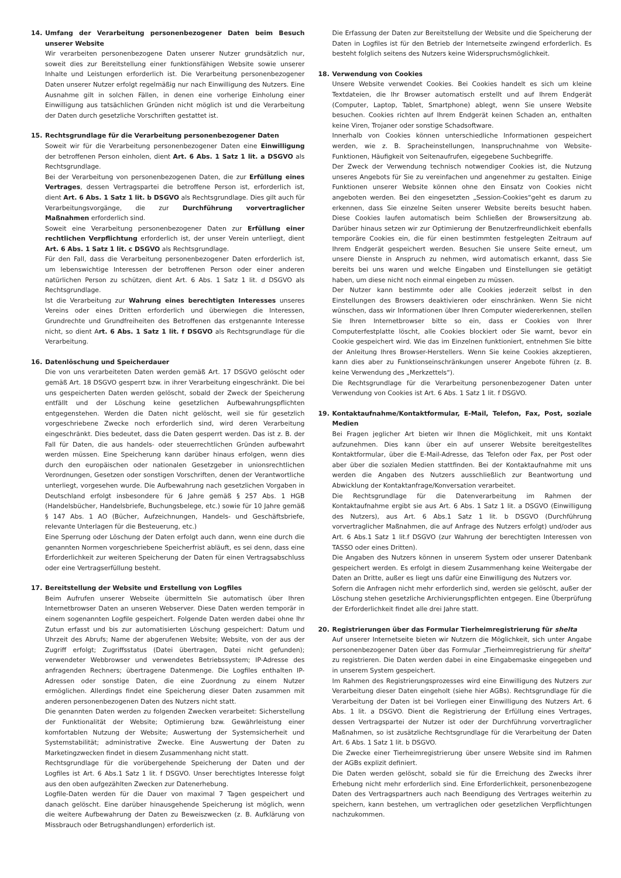14. Umfang der Verarbeitung personenbezogener Daten beim Besuch unserer Website
Wir verarbeiten personenbezogene Daten unserer Nutzer grundsätzlich nur, soweit dies zur Bereitstellung einer funktionsfähigen Website sowie unserer Inhalte und Leistungen erforderlich ist. Die Verarbeitung personenbezogener Daten unserer Nutzer erfolgt regelmäßig nur nach Einwilligung des Nutzers. Eine Ausnahme gilt in solchen Fällen, in denen eine vorherige Einholung einer Einwilligung aus tatsächlichen Gründen nicht möglich ist und die Verarbeitung der Daten durch gesetzliche Vorschriften gestattet ist.
15. Rechtsgrundlage für die Verarbeitung personenbezogener Daten
Soweit wir für die Verarbeitung personenbezogener Daten eine Einwilligung der betroffenen Person einholen, dient Art. 6 Abs. 1 Satz 1 lit. a DSGVO als Rechtsgrundlage.
Bei der Verarbeitung von personenbezogenen Daten, die zur Erfüllung eines Vertrages, dessen Vertragspartei die betroffene Person ist, erforderlich ist, dient Art. 6 Abs. 1 Satz 1 lit. b DSGVO als Rechtsgrundlage. Dies gilt auch für Verarbeitungsvorgänge, die zur Durchführung vorvertraglicher Maßnahmen erforderlich sind.
Soweit eine Verarbeitung personenbezogener Daten zur Erfüllung einer rechtlichen Verpflichtung erforderlich ist, der unser Verein unterliegt, dient Art. 6 Abs. 1 Satz 1 lit. c DSGVO als Rechtsgrundlage.
Für den Fall, dass die Verarbeitung personenbezogener Daten erforderlich ist, um lebenswichtige Interessen der betroffenen Person oder einer anderen natürlichen Person zu schützen, dient Art. 6 Abs. 1 Satz 1 lit. d DSGVO als Rechtsgrundlage.
Ist die Verarbeitung zur Wahrung eines berechtigten Interesses unseres Vereins oder eines Dritten erforderlich und überwiegen die Interessen, Grundrechte und Grundfreiheiten des Betroffenen das erstgenannte Interesse nicht, so dient Art. 6 Abs. 1 Satz 1 lit. f DSGVO als Rechtsgrundlage für die Verarbeitung.
16. Datenlöschung und Speicherdauer
Die von uns verarbeiteten Daten werden gemäß Art. 17 DSGVO gelöscht oder gemäß Art. 18 DSGVO gesperrt bzw. in ihrer Verarbeitung eingeschränkt. Die bei uns gespeicherten Daten werden gelöscht, sobald der Zweck der Speicherung entfällt und der Löschung keine gesetzlichen Aufbewahrungspflichten entgegenstehen. Werden die Daten nicht gelöscht, weil sie für gesetzlich vorgeschriebene Zwecke noch erforderlich sind, wird deren Verarbeitung eingeschränkt. Dies bedeutet, dass die Daten gesperrt werden. Das ist z. B. der Fall für Daten, die aus handels- oder steuerrechtlichen Gründen aufbewahrt werden müssen. Eine Speicherung kann darüber hinaus erfolgen, wenn dies durch den europäischen oder nationalen Gesetzgeber in unionsrechtlichen Verordnungen, Gesetzen oder sonstigen Vorschriften, denen der Verantwortliche unterliegt, vorgesehen wurde. Die Aufbewahrung nach gesetzlichen Vorgaben in Deutschland erfolgt insbesondere für 6 Jahre gemäß § 257 Abs. 1 HGB (Handelsbücher, Handelsbriefe, Buchungsbelege, etc.) sowie für 10 Jahre gemäß § 147 Abs. 1 AO (Bücher, Aufzeichnungen, Handels- und Geschäftsbriefe, relevante Unterlagen für die Besteuerung, etc.)
Eine Sperrung oder Löschung der Daten erfolgt auch dann, wenn eine durch die genannten Normen vorgeschriebene Speicherfrist abläuft, es sei denn, dass eine Erforderlichkeit zur weiteren Speicherung der Daten für einen Vertragsabschluss oder eine Vertragserfüllung besteht.
17. Bereitstellung der Website und Erstellung von Logfiles
Beim Aufrufen unserer Webseite übermitteln Sie automatisch über Ihren Internetbrowser Daten an unseren Webserver. Diese Daten werden temporär in einem sogenannten Logfile gespeichert. Folgende Daten werden dabei ohne Ihr Zutun erfasst und bis zur automatisierten Löschung gespeichert: Datum und Uhrzeit des Abrufs; Name der abgerufenen Website; Website, von der aus der Zugriff erfolgt; Zugriffsstatus (Datei übertragen, Datei nicht gefunden); verwendeter Webbrowser und verwendetes Betriebssystem; IP-Adresse des anfragenden Rechners; übertragene Datenmenge. Die Logfiles enthalten IP-Adressen oder sonstige Daten, die eine Zuordnung zu einem Nutzer ermöglichen. Allerdings findet eine Speicherung dieser Daten zusammen mit anderen personenbezogenen Daten des Nutzers nicht statt.
Die genannten Daten werden zu folgenden Zwecken verarbeitet: Sicherstellung der Funktionalität der Website; Optimierung bzw. Gewährleistung einer komfortablen Nutzung der Website; Auswertung der Systemsicherheit und Systemstabilität; administrative Zwecke. Eine Auswertung der Daten zu Marketingzwecken findet in diesem Zusammenhang nicht statt.
Rechtsgrundlage für die vorübergehende Speicherung der Daten und der Logfiles ist Art. 6 Abs.1 Satz 1 lit. f DSGVO. Unser berechtigtes Interesse folgt aus den oben aufgezählten Zwecken zur Datenerhebung.
Logfile-Daten werden für die Dauer von maximal 7 Tagen gespeichert und danach gelöscht. Eine darüber hinausgehende Speicherung ist möglich, wenn die weitere Aufbewahrung der Daten zu Beweiszwecken (z. B. Aufklärung von Missbrauch oder Betrugshandlungen) erforderlich ist.
Die Erfassung der Daten zur Bereitstellung der Website und die Speicherung der Daten in Logfiles ist für den Betrieb der Internetseite zwingend erforderlich. Es besteht folglich seitens des Nutzers keine Widerspruchsmöglichkeit.
18. Verwendung von Cookies
Unsere Website verwendet Cookies. Bei Cookies handelt es sich um kleine Textdateien, die Ihr Browser automatisch erstellt und auf Ihrem Endgerät (Computer, Laptop, Tablet, Smartphone) ablegt, wenn Sie unsere Website besuchen. Cookies richten auf Ihrem Endgerät keinen Schaden an, enthalten keine Viren, Trojaner oder sonstige Schadsoftware.
Innerhalb von Cookies können unterschiedliche Informationen gespeichert werden, wie z. B. Spracheinstellungen, Inanspruchnahme von Website-Funktionen, Häufigkeit von Seitenaufrufen, eigegebene Suchbegriffe.
Der Zweck der Verwendung technisch notwendiger Cookies ist, die Nutzung unseres Angebots für Sie zu vereinfachen und angenehmer zu gestalten. Einige Funktionen unserer Website können ohne den Einsatz von Cookies nicht angeboten werden. Bei den eingesetzten „Session-Cookies“geht es darum zu erkennen, dass Sie einzelne Seiten unserer Website bereits besucht haben. Diese Cookies laufen automatisch beim Schließen der Browsersitzung ab. Darüber hinaus setzen wir zur Optimierung der Benutzerfreundlichkeit ebenfalls temporäre Cookies ein, die für einen bestimmten festgelegten Zeitraum auf Ihrem Endgerät gespeichert werden. Besuchen Sie unsere Seite erneut, um unsere Dienste in Anspruch zu nehmen, wird automatisch erkannt, dass Sie bereits bei uns waren und welche Eingaben und Einstellungen sie getätigt haben, um diese nicht noch einmal eingeben zu müssen.
Der Nutzer kann bestimmte oder alle Cookies jederzeit selbst in den Einstellungen des Browsers deaktivieren oder einschränken. Wenn Sie nicht wünschen, dass wir Informationen über Ihren Computer wiedererkennen, stellen Sie Ihren Internetbrowser bitte so ein, dass er Cookies von Ihrer Computerfestplatte löscht, alle Cookies blockiert oder Sie warnt, bevor ein Cookie gespeichert wird. Wie das im Einzelnen funktioniert, entnehmen Sie bitte der Anleitung Ihres Browser-Herstellers. Wenn Sie keine Cookies akzeptieren, kann dies aber zu Funktionseinschränkungen unserer Angebote führen (z. B. keine Verwendung des „Merkzettels“).
Die Rechtsgrundlage für die Verarbeitung personenbezogener Daten unter Verwendung von Cookies ist Art. 6 Abs. 1 Satz 1 lit. f DSGVO.
19. Kontaktaufnahme/Kontaktformular, E-Mail, Telefon, Fax, Post, soziale Medien
Bei Fragen jeglicher Art bieten wir Ihnen die Möglichkeit, mit uns Kontakt aufzunehmen. Dies kann über ein auf unserer Website bereitgestelltes Kontaktformular, über die E-Mail-Adresse, das Telefon oder Fax, per Post oder aber über die sozialen Medien stattfinden. Bei der Kontaktaufnahme mit uns werden die Angaben des Nutzers ausschließlich zur Beantwortung und Abwicklung der Kontaktanfrage/Konversation verarbeitet.
Die Rechtsgrundlage für die Datenverarbeitung im Rahmen der Kontaktaufnahme ergibt sie aus Art. 6 Abs. 1 Satz 1 lit. a DSGVO (Einwilligung des Nutzers), aus Art. 6 Abs.1 Satz 1 lit. b DSGVO (Durchführung vorvertraglicher Maßnahmen, die auf Anfrage des Nutzers erfolgt) und/oder aus Art. 6 Abs.1 Satz 1 lit.f DSGVO (zur Wahrung der berechtigten Interessen von TASSO oder eines Dritten).
Die Angaben des Nutzers können in unserem System oder unserer Datenbank gespeichert werden. Es erfolgt in diesem Zusammenhang keine Weitergabe der Daten an Dritte, außer es liegt uns dafür eine Einwilligung des Nutzers vor.
Sofern die Anfragen nicht mehr erforderlich sind, werden sie gelöscht, außer der Löschung stehen gesetzliche Archivierungspflichten entgegen. Eine Überprüfung der Erforderlichkeit findet alle drei Jahre statt.
20. Registrierungen über das Formular Tierheimregistrierung für shelta
Auf unserer Internetseite bieten wir Nutzern die Möglichkeit, sich unter Angabe personenbezogener Daten über das Formular „Tierheimregistrierung für shelta“ zu registrieren. Die Daten werden dabei in eine Eingabemaske eingegeben und in unserem System gespeichert.
Im Rahmen des Registrierungsprozesses wird eine Einwilligung des Nutzers zur Verarbeitung dieser Daten eingeholt (siehe hier AGBs). Rechtsgrundlage für die Verarbeitung der Daten ist bei Vorliegen einer Einwilligung des Nutzers Art. 6 Abs. 1 lit. a DSGVO. Dient die Registrierung der Erfüllung eines Vertrages, dessen Vertragspartei der Nutzer ist oder der Durchführung vorvertraglicher Maßnahmen, so ist zusätzliche Rechtsgrundlage für die Verarbeitung der Daten Art. 6 Abs. 1 Satz 1 lit. b DSGVO.
Die Zwecke einer Tierheimregistrierung über unsere Website sind im Rahmen der AGBs explizit definiert.
Die Daten werden gelöscht, sobald sie für die Erreichung des Zwecks ihrer Erhebung nicht mehr erforderlich sind. Eine Erforderlichkeit, personenbezogene Daten des Vertragspartners auch nach Beendigung des Vertrages weiterhin zu speichern, kann bestehen, um vertraglichen oder gesetzlichen Verpflichtungen nachzukommen.